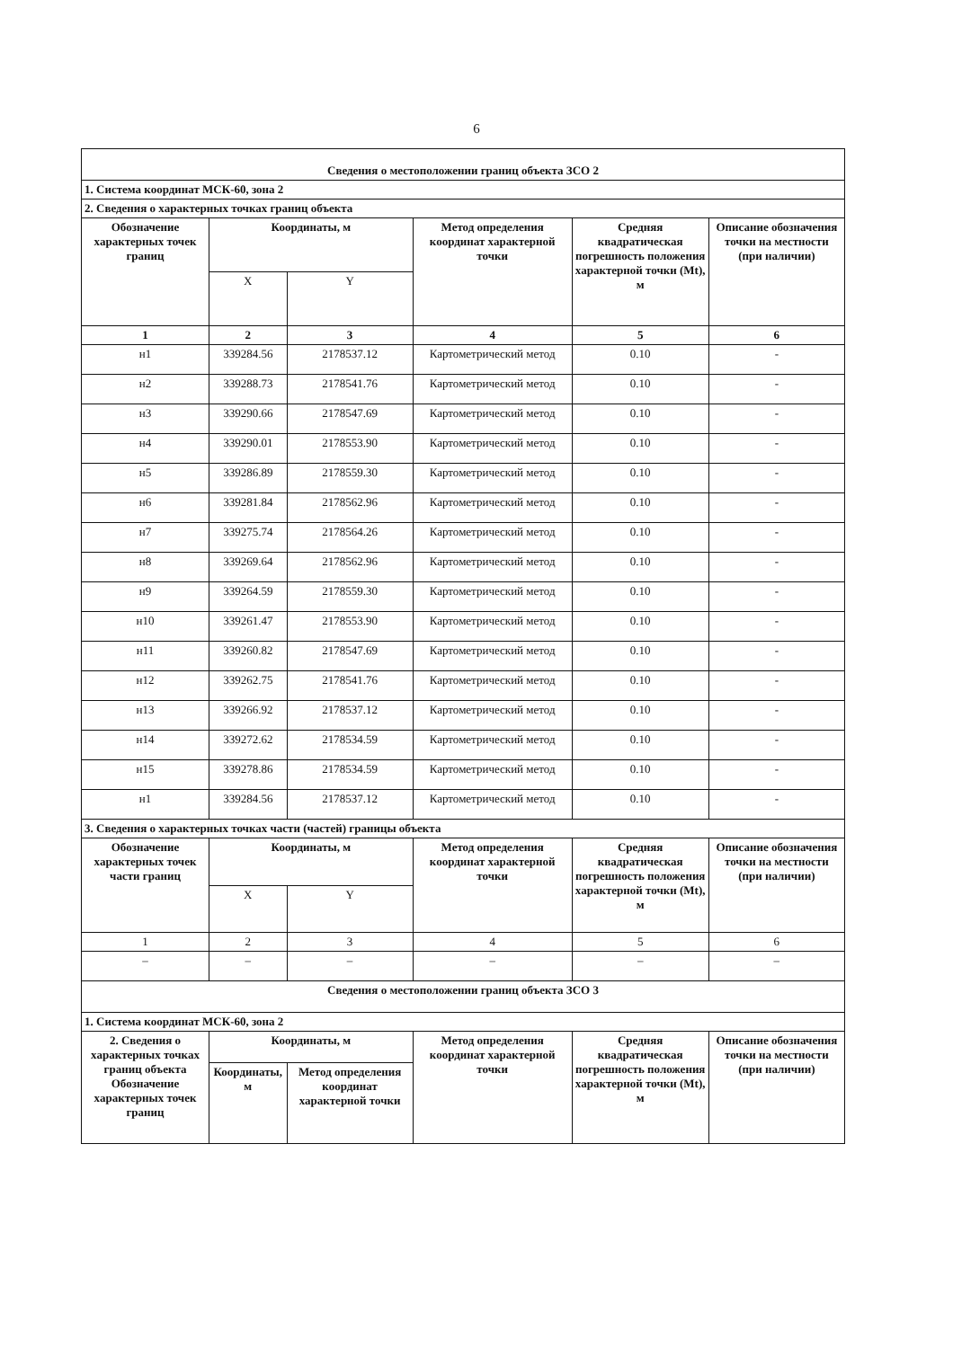6
| Сведения о местоположении границ объекта ЗСО 2 | | | | | |
| 1. Система координат МСК-60, зона 2 | | | | | |
| 2. Сведения о характерных точках границ объекта | | | | | |
| Обозначение характерных точек границ | Координаты, м | | Метод определения координат характерной точки | Средняя квадратическая погрешность положения характерной точки (Mt), м | Описание обозначения точки на местности (при наличии) |
| | X | Y | | | |
| 1 | 2 | 3 | 4 | 5 | 6 |
| н1 | 339284.56 | 2178537.12 | Картометрический метод | 0.10 | - |
| н2 | 339288.73 | 2178541.76 | Картометрический метод | 0.10 | - |
| н3 | 339290.66 | 2178547.69 | Картометрический метод | 0.10 | - |
| н4 | 339290.01 | 2178553.90 | Картометрический метод | 0.10 | - |
| н5 | 339286.89 | 2178559.30 | Картометрический метод | 0.10 | - |
| н6 | 339281.84 | 2178562.96 | Картометрический метод | 0.10 | - |
| н7 | 339275.74 | 2178564.26 | Картометрический метод | 0.10 | - |
| н8 | 339269.64 | 2178562.96 | Картометрический метод | 0.10 | - |
| н9 | 339264.59 | 2178559.30 | Картометрический метод | 0.10 | - |
| н10 | 339261.47 | 2178553.90 | Картометрический метод | 0.10 | - |
| н11 | 339260.82 | 2178547.69 | Картометрический метод | 0.10 | - |
| н12 | 339262.75 | 2178541.76 | Картометрический метод | 0.10 | - |
| н13 | 339266.92 | 2178537.12 | Картометрический метод | 0.10 | - |
| н14 | 339272.62 | 2178534.59 | Картометрический метод | 0.10 | - |
| н15 | 339278.86 | 2178534.59 | Картометрический метод | 0.10 | - |
| н1 | 339284.56 | 2178537.12 | Картометрический метод | 0.10 | - |
| 3. Сведения о характерных точках части (частей) границы объекта | | | | | |
| Обозначение характерных точек части границ | Координаты, м | | Метод определения координат характерной точки | Средняя квадратическая погрешность положения характерной точки (Mt), м | Описание обозначения точки на местности (при наличии) |
| | X | Y | | | |
| 1 | 2 | 3 | 4 | 5 | 6 |
| – | – | – | – | – | – |
| Сведения о местоположении границ объекта ЗСО 3 | | | | | |
| 1. Система координат МСК-60, зона 2 | | | | | |
| 2. Сведения о характерных точках границ объекта Обозначение характерных точек границ | Координаты, м | | Метод определения координат характерной точки | Средняя квадратическая погрешность положения характерной точки (Mt), м | Описание обозначения точки на местности (при наличии) |
| | Координаты, м | Метод определения координат характерной точки | | | |